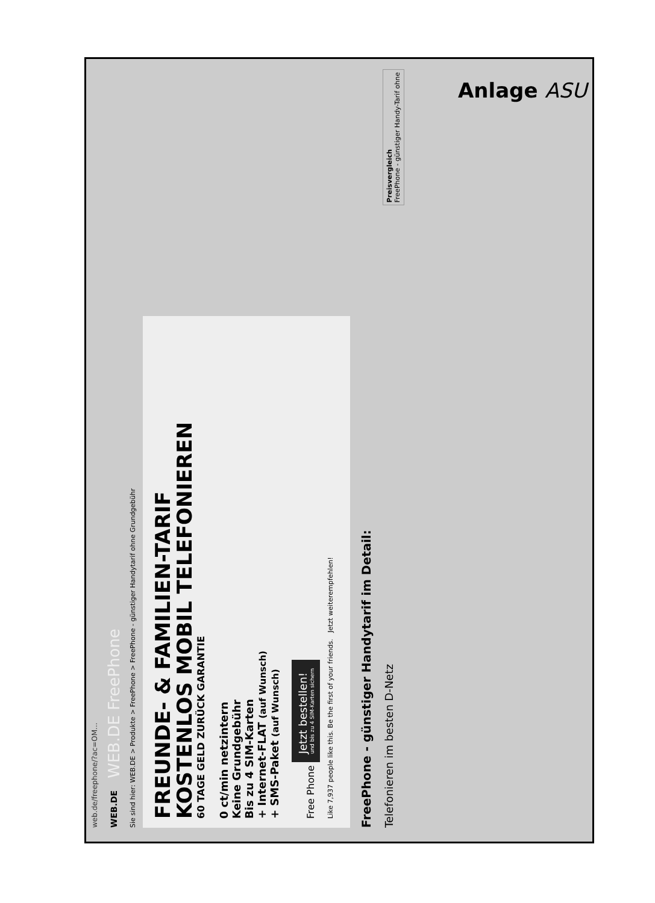web.de/freephone/?ac=OM...
WEB.DE WEB.DE FreePhone
Sie sind hier: WEB.DE > Produkte > FreePhone > FreePhone - günstiger Handytarif ohne Grundgebühr
FREUNDE- & FAMILIEN-TARIF
KOSTENLOS MOBIL TELEFONIEREN
60 TAGE GELD ZURÜCK GARANTIE
0 ct/min netzintern
Keine Grundgebühr
Bis zu 4 SIM-Karten
+ Internet-FLAT (auf Wunsch)
+ SMS-Paket (auf Wunsch)
Free Phone Jetzt bestellen! und bis zu 4 SIM-Karten sichern
Like 7,937 people like this. Be the first of your friends. Jetzt weiterempfehlen!
FreePhone - günstiger Handytarif im Detail:
Telefonieren im besten D-Netz Preisvergleich
FreePhone - günstiger Handy-Tarif ohne
Anlage ASU